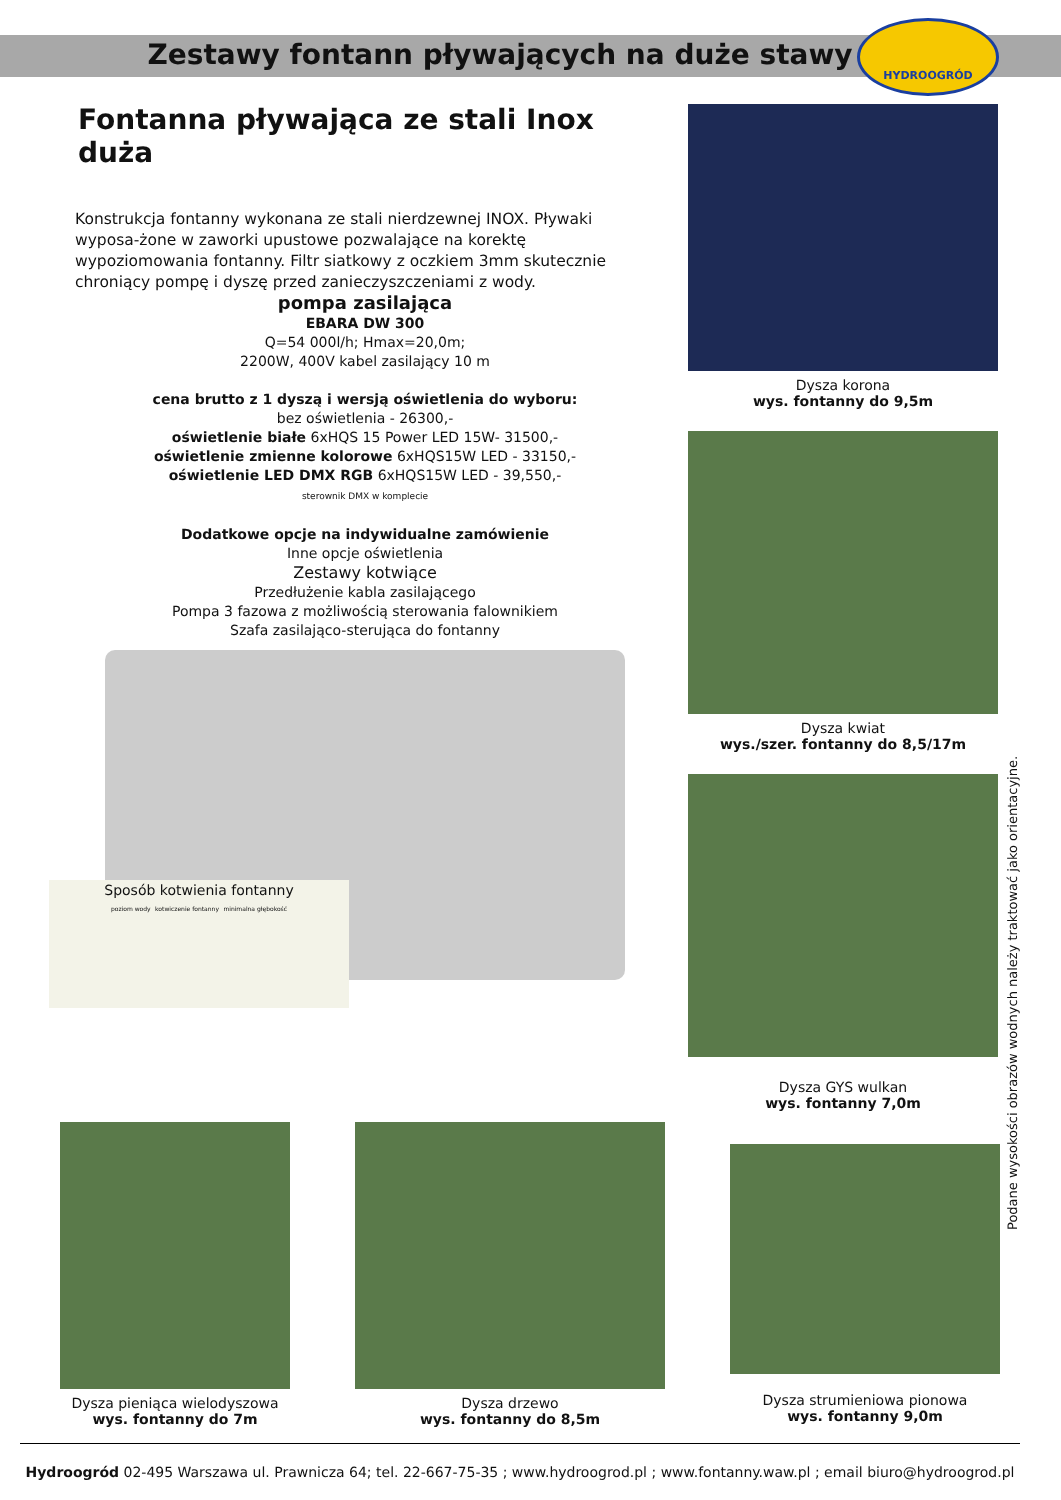Zestawy fontann pływających na duże stawy
HYDROOGRÓD
Fontanna pływająca ze stali Inox duża
Konstrukcja fontanny wykonana ze stali nierdzewnej INOX. Pływaki wyposa-żone w zaworki upustowe pozwalające na korektę wypoziomowania fontanny. Filtr siatkowy z oczkiem 3mm skutecznie chroniący pompę i dyszę przed zanieczyszczeniami z wody.
pompa zasilająca
EBARA DW 300
Q=54 000l/h; Hmax=20,0m;
2200W, 400V kabel zasilający 10 m
cena brutto z 1 dyszą i wersją oświetlenia do wyboru:
bez oświetlenia - 26300,-
oświetlenie białe 6xHQS 15 Power LED 15W- 31500,-
oświetlenie zmienne kolorowe 6xHQS15W LED - 33150,-
oświetlenie LED DMX RGB 6xHQS15W LED - 39,550,-
sterownik DMX w komplecie
Dodatkowe opcje na indywidualne zamówienie
Inne opcje oświetlenia
Zestawy kotwiące
Przedłużenie kabla zasilającego
Pompa 3 fazowa z możliwością sterowania falownikiem
Szafa zasilająco-sterująca do fontanny
Sposób kotwienia fontanny
poziom wody kotwiczenie fontanny minimalna głębokość
Dysza korona
wys. fontanny do 9,5m
Dysza kwiat
wys./szer. fontanny do 8,5/17m
Dysza GYS wulkan
wys. fontanny 7,0m
Dysza pieniąca wielodyszowa
wys. fontanny do 7m
Dysza drzewo
wys. fontanny do 8,5m
Dysza strumieniowa pionowa
wys. fontanny 9,0m
Podane wysokości obrazów wodnych należy traktować jako orientacyjne.
Hydroogród 02-495 Warszawa ul. Prawnicza 64; tel. 22-667-75-35 ; www.hydroogrod.pl ; www.fontanny.waw.pl ; email biuro@hydroogrod.pl